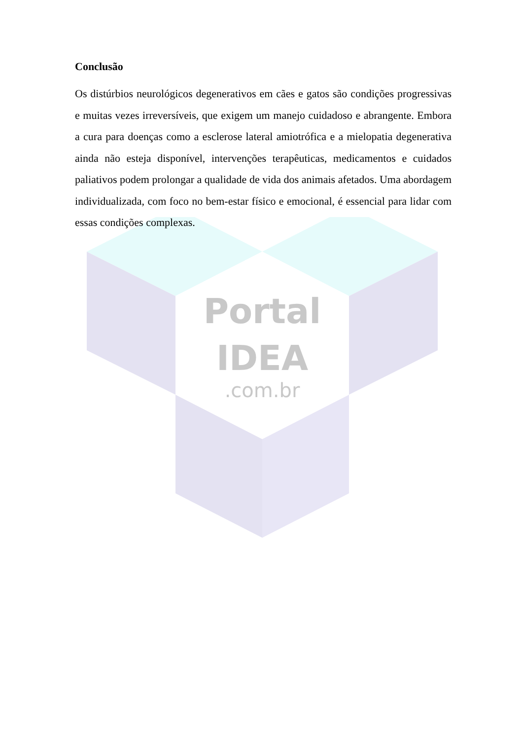Portal
IDEA
.com.br
Conclusão
Os distúrbios neurológicos degenerativos em cães e gatos são condições progressivas e muitas vezes irreversíveis, que exigem um manejo cuidadoso e abrangente. Embora a cura para doenças como a esclerose lateral amiotrófica e a mielopatia degenerativa ainda não esteja disponível, intervenções terapêuticas, medicamentos e cuidados paliativos podem prolongar a qualidade de vida dos animais afetados. Uma abordagem individualizada, com foco no bem-estar físico e emocional, é essencial para lidar com essas condições complexas.